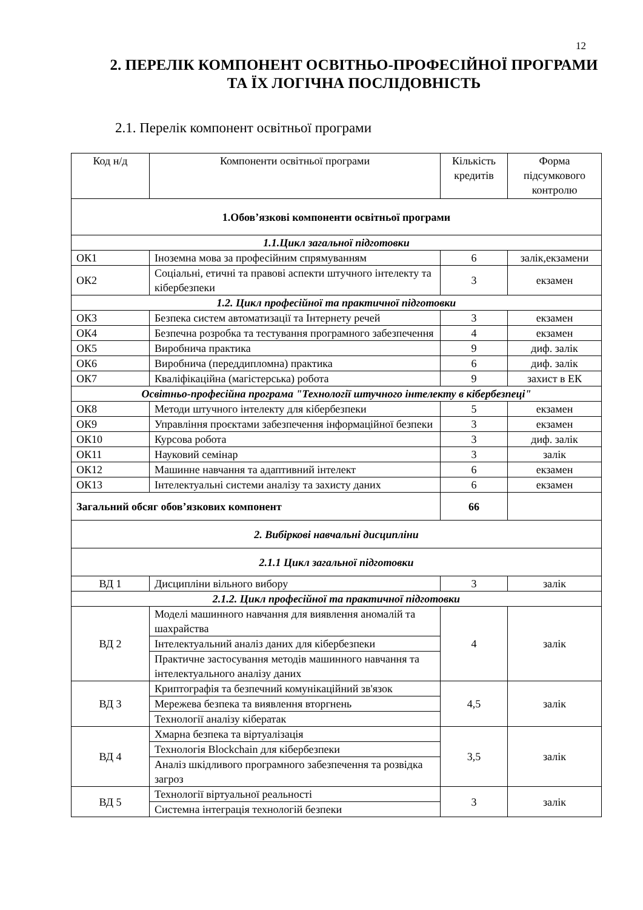12
2. ПЕРЕЛІК КОМПОНЕНТ ОСВІТНЬО-ПРОФЕСІЙНОЇ ПРОГРАМИ ТА ЇХ ЛОГІЧНА ПОСЛІДОВНІСТЬ
2.1. Перелік компонент освітньої програми
| Код н/д | Компоненти освітньої програми | Кількість кредитів | Форма підсумкового контролю |
| --- | --- | --- | --- |
| 1.Обов’язкові компоненти освітньої програми | | | |
| 1.1.Цикл загальної підготовки | | | |
| ОК1 | Іноземна мова за професійним спрямуванням | 6 | залік,екзамени |
| ОК2 | Соціальні, етичні та правові аспекти штучного інтелекту та кібербезпеки | 3 | екзамен |
| 1.2. Цикл професійної та практичної підготовки | | | |
| ОК3 | Безпека систем автоматизації та Інтернету речей | 3 | екзамен |
| ОК4 | Безпечна розробка та тестування програмного забезпечення | 4 | екзамен |
| ОК5 | Виробнича практика | 9 | диф. залік |
| ОК6 | Виробнича (переддипломна) практика | 6 | диф. залік |
| ОК7 | Кваліфікаційна (магістерська) робота | 9 | захист в ЕК |
| Освітньо-професійна програма "Технології штучного інтелекту в кібербезпеці" | | | |
| ОК8 | Методи штучного інтелекту для кібербезпеки | 5 | екзамен |
| ОК9 | Управління проєктами забезпечення інформаційної безпеки | 3 | екзамен |
| ОК10 | Курсова робота | 3 | диф. залік |
| ОК11 | Науковий семінар | 3 | залік |
| ОК12 | Машинне навчання та адаптивний інтелект | 6 | екзамен |
| ОК13 | Інтелектуальні системи аналізу та захисту даних | 6 | екзамен |
| Загальний обсяг обов’язкових компонент | | 66 | |
| 2. Вибіркові навчальні дисципліни | | | |
| 2.1.1 Цикл загальної підготовки | | | |
| ВД 1 | Дисципліни вільного вибору | 3 | залік |
| 2.1.2. Цикл професійної та практичної підготовки | | | |
| ВД 2 | Моделі машинного навчання для виявлення аномалій та шахрайства | 4 | залік |
| | Інтелектуальний аналіз даних для кібербезпеки | | |
| | Практичне застосування методів машинного навчання та інтелектуального аналізу даних | | |
| ВД 3 | Криптографія та безпечний комунікаційний зв'язок | 4,5 | залік |
| | Мережева безпека та виявлення вторгнень | | |
| | Технології аналізу кібератак | | |
| ВД 4 | Хмарна безпека та віртуалізація | 3,5 | залік |
| | Технологія Blockchain для кібербезпеки | | |
| | Аналіз шкідливого програмного забезпечення та розвідка загроз | | |
| ВД 5 | Технології віртуальної реальності | 3 | залік |
| | Системна інтеграція технологій безпеки | | |